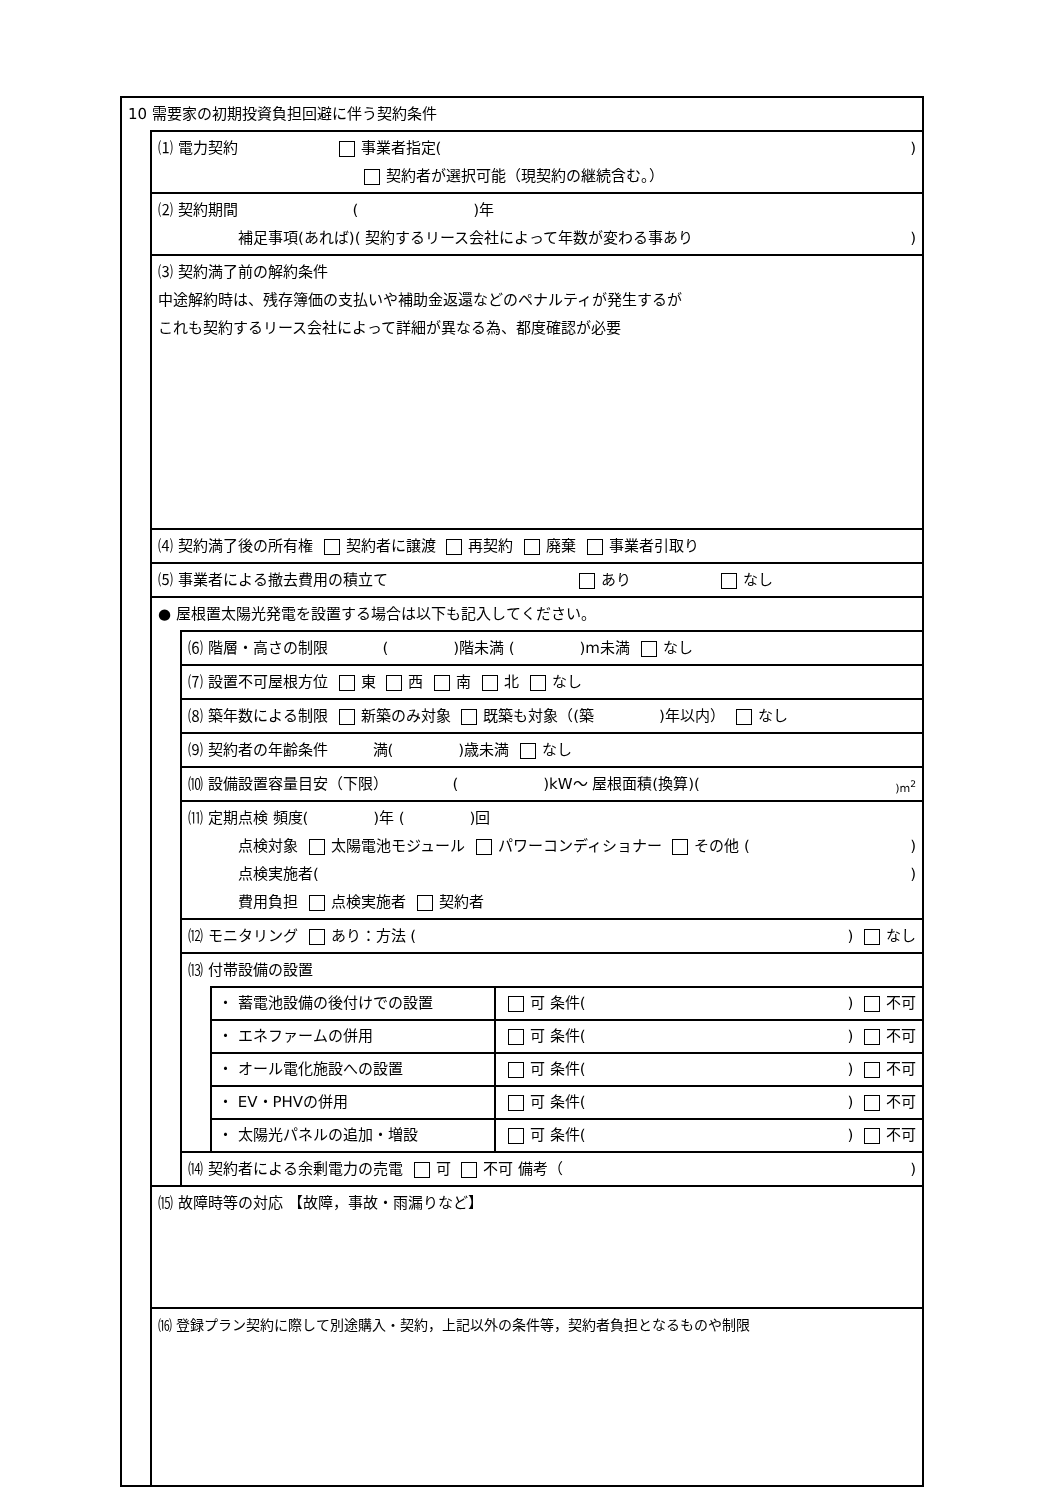10 需要家の初期投資負担回避に伴う契約条件
⑴ 電力契約 事業者指定( )
契約者が選択可能（現契約の継続含む。）
⑵ 契約期間 ( )年
補足事項(あれば)( 契約するリース会社によって年数が変わる事あり )
⑶ 契約満了前の解約条件
中途解約時は、残存簿価の支払いや補助金返還などのペナルティが発生するが
これも契約するリース会社によって詳細が異なる為、都度確認が必要
⑷ 契約満了後の所有権 契約者に譲渡 再契約 廃棄 事業者引取り
⑸ 事業者による撤去費用の積立て あり なし
● 屋根置太陽光発電を設置する場合は以下も記入してください。
⑹ 階層・高さの制限 ( )階未満 ( )m未満 なし
⑺ 設置不可屋根方位 東 西 南 北 なし
⑻ 築年数による制限 新築のみ対象 既築も対象（(築 )年以内） なし
⑼ 契約者の年齢条件 満( )歳未満 なし
⑽ 設備設置容量目安（下限） ( )kW～ 屋根面積(換算)( )m<sup>2</sup>
⑾ 定期点検 頻度( )年 ( )回
点検対象 太陽電池モジュール パワーコンディショナー その他 ( )
点検実施者( )
費用負担 点検実施者 契約者
⑿ モニタリング あり：方法 ( ) なし
⒀ 付帯設備の設置
| ・ 蓄電池設備の後付けでの設置 | 可 条件( ) 不可 |
| ・ エネファームの併用 | 可 条件( ) 不可 |
| ・ オール電化施設への設置 | 可 条件( ) 不可 |
| ・ EV・PHVの併用 | 可 条件( ) 不可 |
| ・ 太陽光パネルの追加・増設 | 可 条件( ) 不可 |
⒁ 契約者による余剰電力の売電 可 不可 備考（ )
⒂ 故障時等の対応 【故障，事故・雨漏りなど】
⒃ 登録プラン契約に際して別途購入・契約，上記以外の条件等，契約者負担となるものや制限